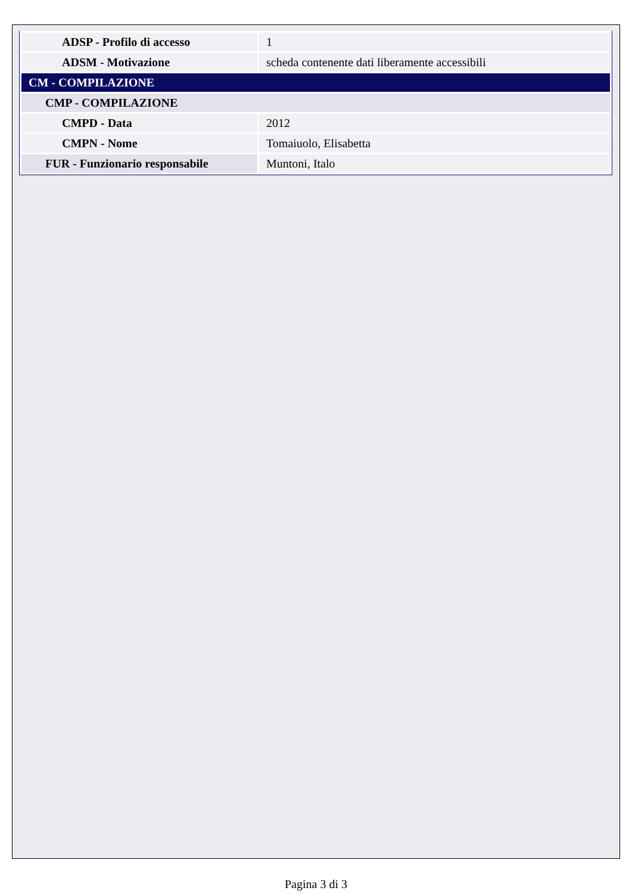| ADSP - Profilo di accesso | 1 |
| ADSM - Motivazione | scheda contenente dati liberamente accessibili |
| CM - COMPILAZIONE | |
| CMP - COMPILAZIONE | |
| CMPD - Data | 2012 |
| CMPN - Nome | Tomaiuolo, Elisabetta |
| FUR - Funzionario responsabile | Muntoni, Italo |
Pagina 3 di 3